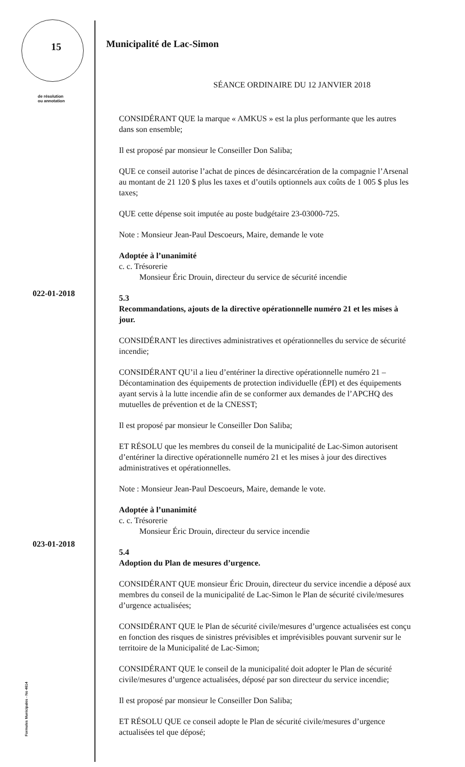de résolution
ou annotation
15
022-01-2018
023-01-2018
Formules Municipales - No 4614
Municipalité de Lac-Simon
SÉANCE ORDINAIRE DU 12 JANVIER 2018
CONSIDÉRANT QUE la marque « AMKUS » est la plus performante que les autres dans son ensemble;
Il est proposé par monsieur le Conseiller Don Saliba;
QUE ce conseil autorise l’achat de pinces de désincarcération de la compagnie l’Arsenal au montant de 21 120 $ plus les taxes et d’outils optionnels aux coûts de 1 005 $ plus les taxes;
QUE cette dépense soit imputée au poste budgétaire 23-03000-725.
Note : Monsieur Jean-Paul Descoeurs, Maire, demande le vote
Adoptée à l’unanimité
c. c. Trésorerie
Monsieur Éric Drouin, directeur du service de sécurité incendie
5.3
Recommandations, ajouts de la directive opérationnelle numéro 21 et les mises à jour.
CONSIDÉRANT les directives administratives et opérationnelles du service de sécurité incendie;
CONSIDÉRANT QU’il a lieu d’entériner la directive opérationnelle numéro 21 – Décontamination des équipements de protection individuelle (ÉPI) et des équipements ayant servis à la lutte incendie afin de se conformer aux demandes de l’APCHQ des mutuelles de prévention et de la CNESST;
Il est proposé par monsieur le Conseiller Don Saliba;
ET RÉSOLU que les membres du conseil de la municipalité de Lac-Simon autorisent d’entériner la directive opérationnelle numéro 21 et les mises à jour des directives administratives et opérationnelles.
Note : Monsieur Jean-Paul Descoeurs, Maire, demande le vote.
Adoptée à l’unanimité
c. c. Trésorerie
Monsieur Éric Drouin, directeur du service incendie
5.4
Adoption du Plan de mesures d’urgence.
CONSIDÉRANT QUE monsieur Éric Drouin, directeur du service incendie a déposé aux membres du conseil de la municipalité de Lac-Simon le Plan de sécurité civile/mesures d’urgence actualisées;
CONSIDÉRANT QUE le Plan de sécurité civile/mesures d’urgence actualisées est conçu en fonction des risques de sinistres prévisibles et imprévisibles pouvant survenir sur le territoire de la Municipalité de Lac-Simon;
CONSIDÉRANT QUE le conseil de la municipalité doit adopter le Plan de sécurité civile/mesures d’urgence actualisées, déposé par son directeur du service incendie;
Il est proposé par monsieur le Conseiller Don Saliba;
ET RÉSOLU QUE ce conseil adopte le Plan de sécurité civile/mesures d’urgence actualisées tel que déposé;